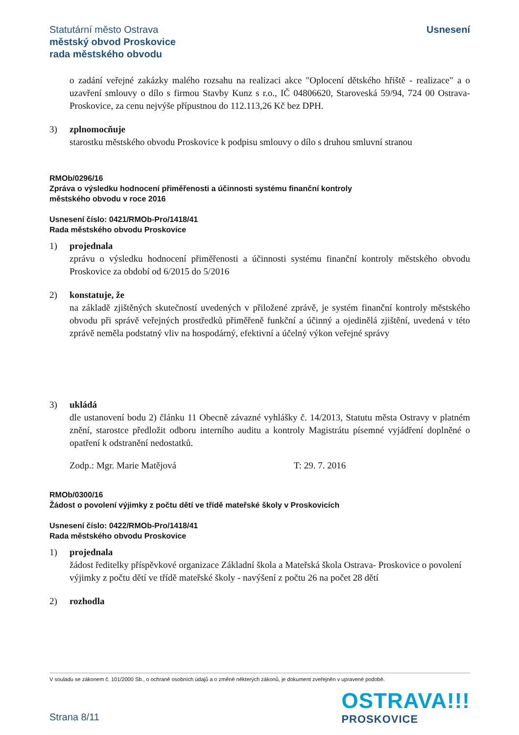Statutární město Ostrava
městský obvod Proskovice
rada městského obvodu
Usnesení
o zadání veřejné zakázky malého rozsahu na realizaci akce "Oplocení dětského hřiště - realizace" a o uzavření smlouvy o dílo s firmou Stavby Kunz s r.o., IČ 04806620, Staroveská 59/94, 724 00 Ostrava-Proskovice, za cenu nejvýše přípustnou do 112.113,26 Kč bez DPH.
3) zplnomocňuje
starostku městského obvodu Proskovice k podpisu smlouvy o dílo s druhou smluvní stranou
RMOb/0296/16
Zpráva o výsledku hodnocení přiměřenosti a účinnosti systému finanční kontroly
městského obvodu v roce 2016
Usnesení číslo: 0421/RMOb-Pro/1418/41
Rada městského obvodu Proskovice
1) projednala
zprávu o výsledku hodnocení přiměřenosti a účinnosti systému finanční kontroly městského obvodu Proskovice za období od 6/2015 do 5/2016
2) konstatuje, že
na základě zjištěných skutečností uvedených v přiložené zprávě, je systém finanční kontroly městského obvodu při správě veřejných prostředků přiměřeně funkční a účinný a ojedinělá zjištění, uvedená v této zprávě neměla podstatný vliv na hospodárný, efektivní a účelný výkon veřejné správy
3) ukládá
dle ustanovení bodu 2) článku 11 Obecně závazné vyhlášky č. 14/2013, Statutu města Ostravy v platném znění, starostce předložit odboru interního auditu a kontroly Magistrátu písemné vyjádření doplněné o opatření k odstranění nedostatků.
Zodp.: Mgr. Marie Matějová T: 29. 7. 2016
RMOb/0300/16
Žádost o povolení výjimky z počtu dětí ve třídě mateřské školy v Proskovicích
Usnesení číslo: 0422/RMOb-Pro/1418/41
Rada městského obvodu Proskovice
1) projednala
žádost ředitelky příspěvkové organizace Základní škola a Mateřská škola Ostrava- Proskovice o povolení výjimky z počtu dětí ve třídě mateřské školy - navýšení z počtu 26 na počet 28 dětí
2) rozhodla
V souladu se zákonem č. 101/2000 Sb., o ochraně osobních údajů a o změně některých zákonů, je dokument zveřejněn v upravené podobě.
Strana 8/11
OSTRAVA!!!
PROSKOVICE